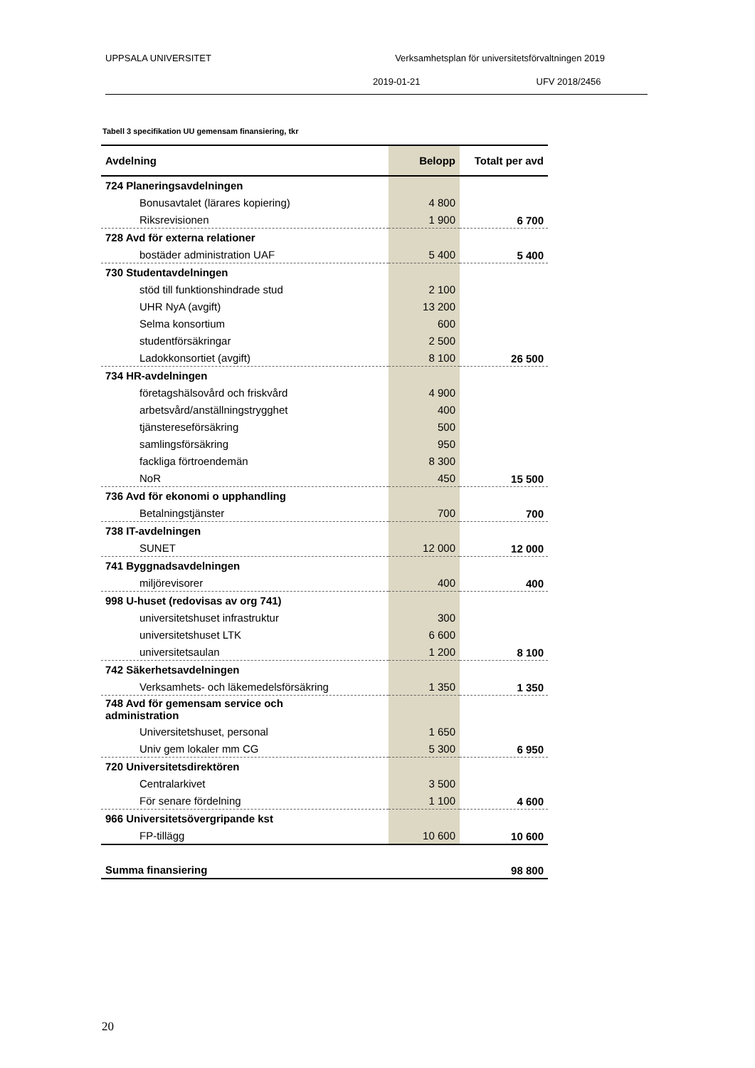UPPSALA UNIVERSITET Verksamhetsplan för universitetsförvaltningen 2019
2019-01-21 UFV 2018/2456
Tabell 3 specifikation UU gemensam finansiering, tkr
| Avdelning | Belopp | Totalt per avd |
| --- | --- | --- |
| 724 Planeringsavdelningen | | |
| Bonusavtalet (lärares kopiering) | 4 800 | |
| Riksrevisionen | 1 900 | 6 700 |
| 728 Avd för externa relationer | | |
| bostäder administration UAF | 5 400 | 5 400 |
| 730 Studentavdelningen | | |
| stöd till funktionshindrade stud | 2 100 | |
| UHR NyA (avgift) | 13 200 | |
| Selma konsortium | 600 | |
| studentförsäkringar | 2 500 | |
| Ladokkonsortiet (avgift) | 8 100 | 26 500 |
| 734 HR-avdelningen | | |
| företagshälsovård och friskvård | 4 900 | |
| arbetsvård/anställningstrygghet | 400 | |
| tjänstereseförsäkring | 500 | |
| samlingsförsäkring | 950 | |
| fackliga förtroendemän | 8 300 | |
| NoR | 450 | 15 500 |
| 736 Avd för ekonomi o upphandling | | |
| Betalningstjänster | 700 | 700 |
| 738 IT-avdelningen | | |
| SUNET | 12 000 | 12 000 |
| 741 Byggnadsavdelningen | | |
| miljörevisorer | 400 | 400 |
| 998 U-huset (redovisas av org 741) | | |
| universitetshuset infrastruktur | 300 | |
| universitetshuset LTK | 6 600 | |
| universitetsaulan | 1 200 | 8 100 |
| 742 Säkerhetsavdelningen | | |
| Verksamhets- och läkemedelsförsäkring | 1 350 | 1 350 |
| 748 Avd för gemensam service och administration | | |
| Universitetshuset, personal | 1 650 | |
| Univ gem lokaler mm CG | 5 300 | 6 950 |
| 720 Universitetsdirektören | | |
| Centralarkivet | 3 500 | |
| För senare fördelning | 1 100 | 4 600 |
| 966 Universitetsövergripande kst | | |
| FP-tillägg | 10 600 | 10 600 |
| Summa finansiering | | 98 800 |
20